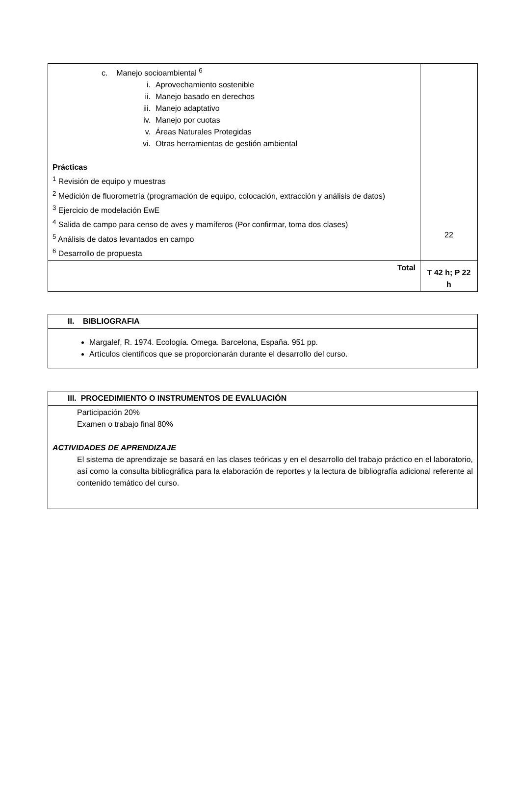| c. Manejo socioambiental <sup>6</sup> i. Aprovechamiento sostenible ii. Manejo basado en derechos iii. Manejo adaptativo iv. Manejo por cuotas v. Áreas Naturales Protegidas vi. Otras herramientas de gestión ambiental Prácticas <sup>1</sup> Revisión de equipo y muestras <sup>2</sup> Medición de fluorometría (programación de equipo, colocación, extracción y análisis de datos) <sup>3</sup> Ejercicio de modelación EwE <sup>4</sup> Salida de campo para censo de aves y mamíferos (Por confirmar, toma dos clases) <sup>5</sup> Análisis de datos levantados en campo <sup>6</sup> Desarrollo de propuesta | 22 |
| Total | T 42 h; P 22 h |
| II. BIBLIOGRAFIA |
| Margalef, R. 1974. Ecología. Omega. Barcelona, España. 951 pp. Artículos científicos que se proporcionarán durante el desarrollo del curso. |
| III. PROCEDIMIENTO O INSTRUMENTOS DE EVALUACIÓN |
| Participación 20% Examen o trabajo final 80% ACTIVIDADES DE APRENDIZAJE El sistema de aprendizaje se basará en las clases teóricas y en el desarrollo del trabajo práctico en el laboratorio, así como la consulta bibliográfica para la elaboración de reportes y la lectura de bibliografía adicional referente al contenido temático del curso. |